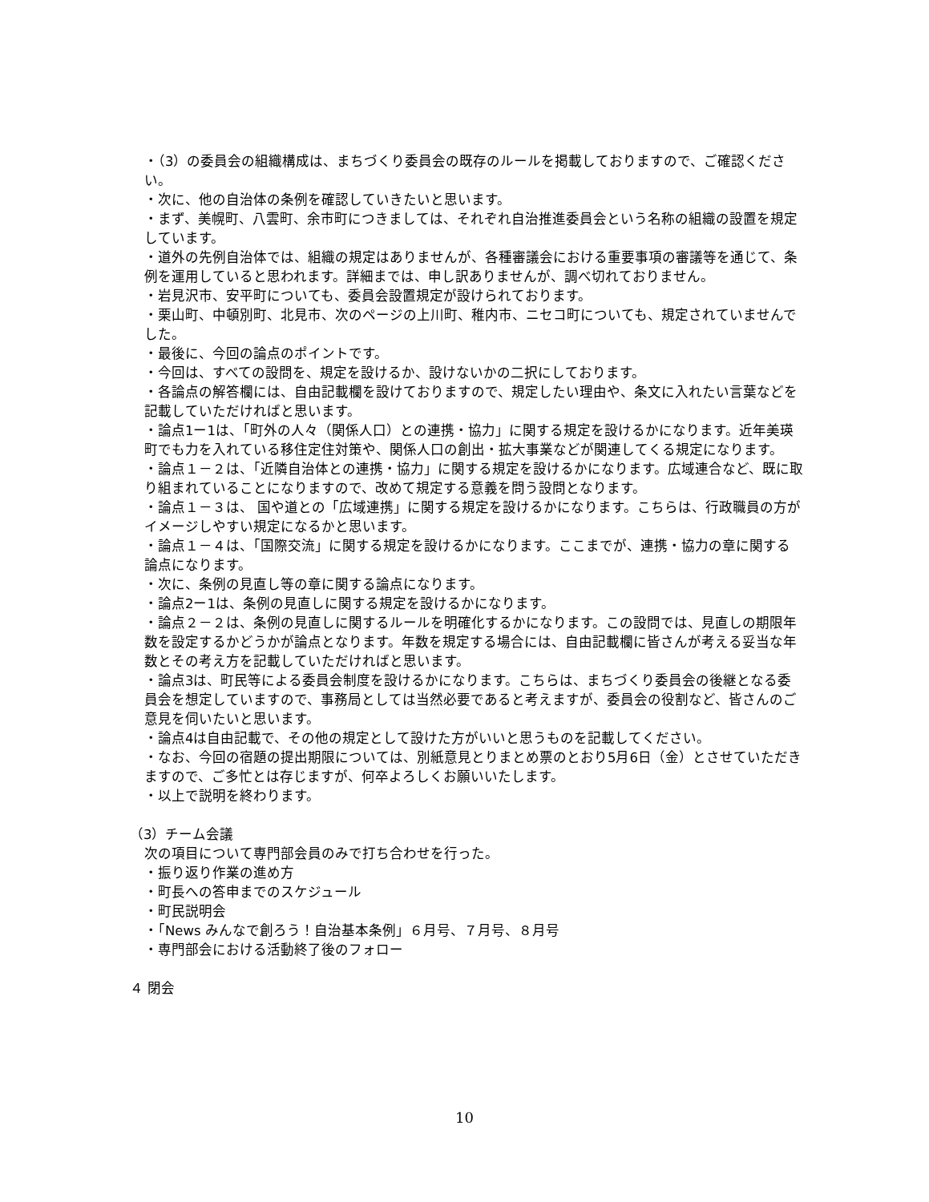・（3）の委員会の組織構成は、まちづくり委員会の既存のルールを掲載しておりますので、ご確認ください。
・次に、他の自治体の条例を確認していきたいと思います。
・まず、美幌町、八雲町、余市町につきましては、それぞれ自治推進委員会という名称の組織の設置を規定しています。
・道外の先例自治体では、組織の規定はありませんが、各種審議会における重要事項の審議等を通じて、条例を運用していると思われます。詳細までは、申し訳ありませんが、調べ切れておりません。
・岩見沢市、安平町についても、委員会設置規定が設けられております。
・栗山町、中頓別町、北見市、次のページの上川町、稚内市、ニセコ町についても、規定されていませんでした。
・最後に、今回の論点のポイントです。
・今回は、すべての設問を、規定を設けるか、設けないかの二択にしております。
・各論点の解答欄には、自由記載欄を設けておりますので、規定したい理由や、条文に入れたい言葉などを記載していただければと思います。
・論点1ー1は、「町外の人々（関係人口）との連携・協力」に関する規定を設けるかになります。近年美瑛町でも力を入れている移住定住対策や、関係人口の創出・拡大事業などが関連してくる規定になります。
・論点１－２は、「近隣自治体との連携・協力」に関する規定を設けるかになります。広域連合など、既に取り組まれていることになりますので、改めて規定する意義を問う設問となります。
・論点１－３は、 国や道との「広域連携」に関する規定を設けるかになります。こちらは、行政職員の方がイメージしやすい規定になるかと思います。
・論点１－４は、「国際交流」に関する規定を設けるかになります。ここまでが、連携・協力の章に関する論点になります。
・次に、条例の見直し等の章に関する論点になります。
・論点2ー1は、条例の見直しに関する規定を設けるかになります。
・論点２－２は、条例の見直しに関するルールを明確化するかになります。この設問では、見直しの期限年数を設定するかどうかが論点となります。年数を規定する場合には、自由記載欄に皆さんが考える妥当な年数とその考え方を記載していただければと思います。
・論点3は、町民等による委員会制度を設けるかになります。こちらは、まちづくり委員会の後継となる委員会を想定していますので、事務局としては当然必要であると考えますが、委員会の役割など、皆さんのご意見を伺いたいと思います。
・論点4は自由記載で、その他の規定として設けた方がいいと思うものを記載してください。
・なお、今回の宿題の提出期限については、別紙意見とりまとめ票のとおり5月6日（金）とさせていただきますので、ご多忙とは存じますが、何卒よろしくお願いいたします。
・以上で説明を終わります。
（3）チーム会議
次の項目について専門部会員のみで打ち合わせを行った。
・振り返り作業の進め方
・町長への答申までのスケジュール
・町民説明会
・「News みんなで創ろう！自治基本条例」６月号、７月号、８月号
・専門部会における活動終了後のフォロー
４ 閉会
10